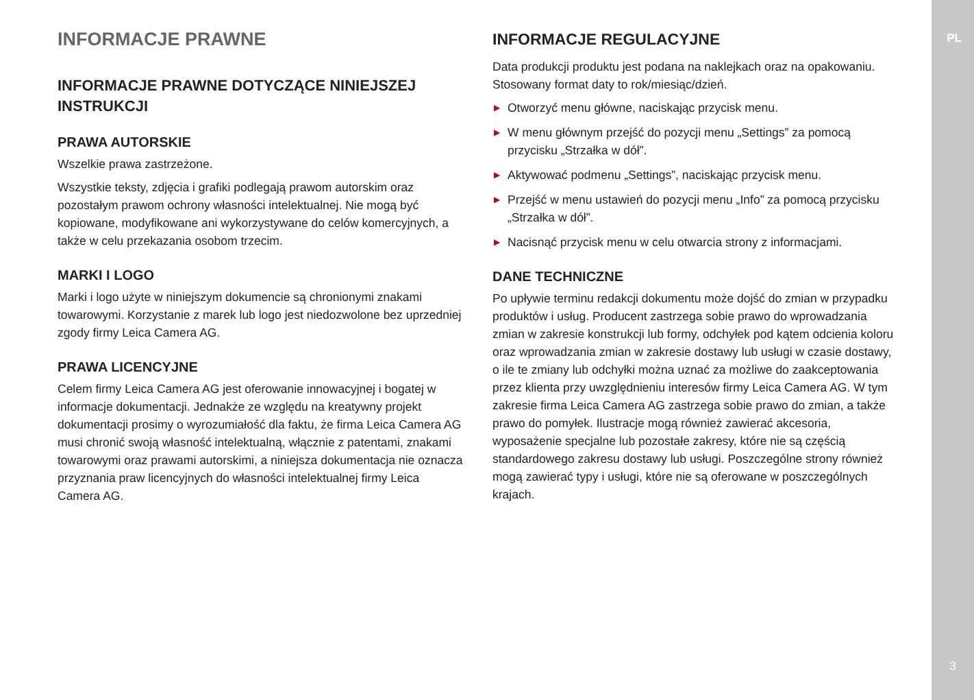INFORMACJE PRAWNE
INFORMACJE PRAWNE DOTYCZĄCE NINIEJSZEJ INSTRUKCJI
PRAWA AUTORSKIE
Wszelkie prawa zastrzeżone.
Wszystkie teksty, zdjęcia i grafiki podlegają prawom autorskim oraz pozostałym prawom ochrony własności intelektualnej. Nie mogą być kopiowane, modyfikowane ani wykorzystywane do celów komercyjnych, a także w celu przekazania osobom trzecim.
MARKI I LOGO
Marki i logo użyte w niniejszym dokumencie są chronionymi znakami towarowymi. Korzystanie z marek lub logo jest niedozwolone bez uprzedniej zgody firmy Leica Camera AG.
PRAWA LICENCYJNE
Celem firmy Leica Camera AG jest oferowanie innowacyjnej i bogatej w informacje dokumentacji. Jednakże ze względu na kreatywny projekt dokumentacji prosimy o wyrozumiałość dla faktu, że firma Leica Camera AG musi chronić swoją własność intelektualną, włącznie z patentami, znakami towarowymi oraz prawami autorskimi, a niniejsza dokumentacja nie oznacza przyznania praw licencyjnych do własności intelektualnej firmy Leica Camera AG.
INFORMACJE REGULACYJNE
Data produkcji produktu jest podana na naklejkach oraz na opakowaniu. Stosowany format daty to rok/miesiąc/dzień.
▶ Otworzyć menu główne, naciskając przycisk menu.
▶ W menu głównym przejść do pozycji menu „Settings” za pomocą przycisku „Strzałka w dół”.
▶ Aktywować podmenu „Settings”, naciskając przycisk menu.
▶ Przejść w menu ustawień do pozycji menu „Info” za pomocą przycisku „Strzałka w dół”.
▶ Nacisnąć przycisk menu w celu otwarcia strony z informacjami.
DANE TECHNICZNE
Po upływie terminu redakcji dokumentu może dojść do zmian w przypadku produktów i usług. Producent zastrzega sobie prawo do wprowadzania zmian w zakresie konstrukcji lub formy, odchyłek pod kątem odcienia koloru oraz wprowadzania zmian w zakresie dostawy lub usługi w czasie dostawy, o ile te zmiany lub odchyłki można uznać za możliwe do zaakceptowania przez klienta przy uwzględnieniu interesów firmy Leica Camera AG. W tym zakresie firma Leica Camera AG zastrzega sobie prawo do zmian, a także prawo do pomyłek. Ilustracje mogą również zawierać akcesoria, wyposażenie specjalne lub pozostałe zakresy, które nie są częścią standardowego zakresu dostawy lub usługi. Poszczególne strony również mogą zawierać typy i usługi, które nie są oferowane w poszczególnych krajach.
PL
3